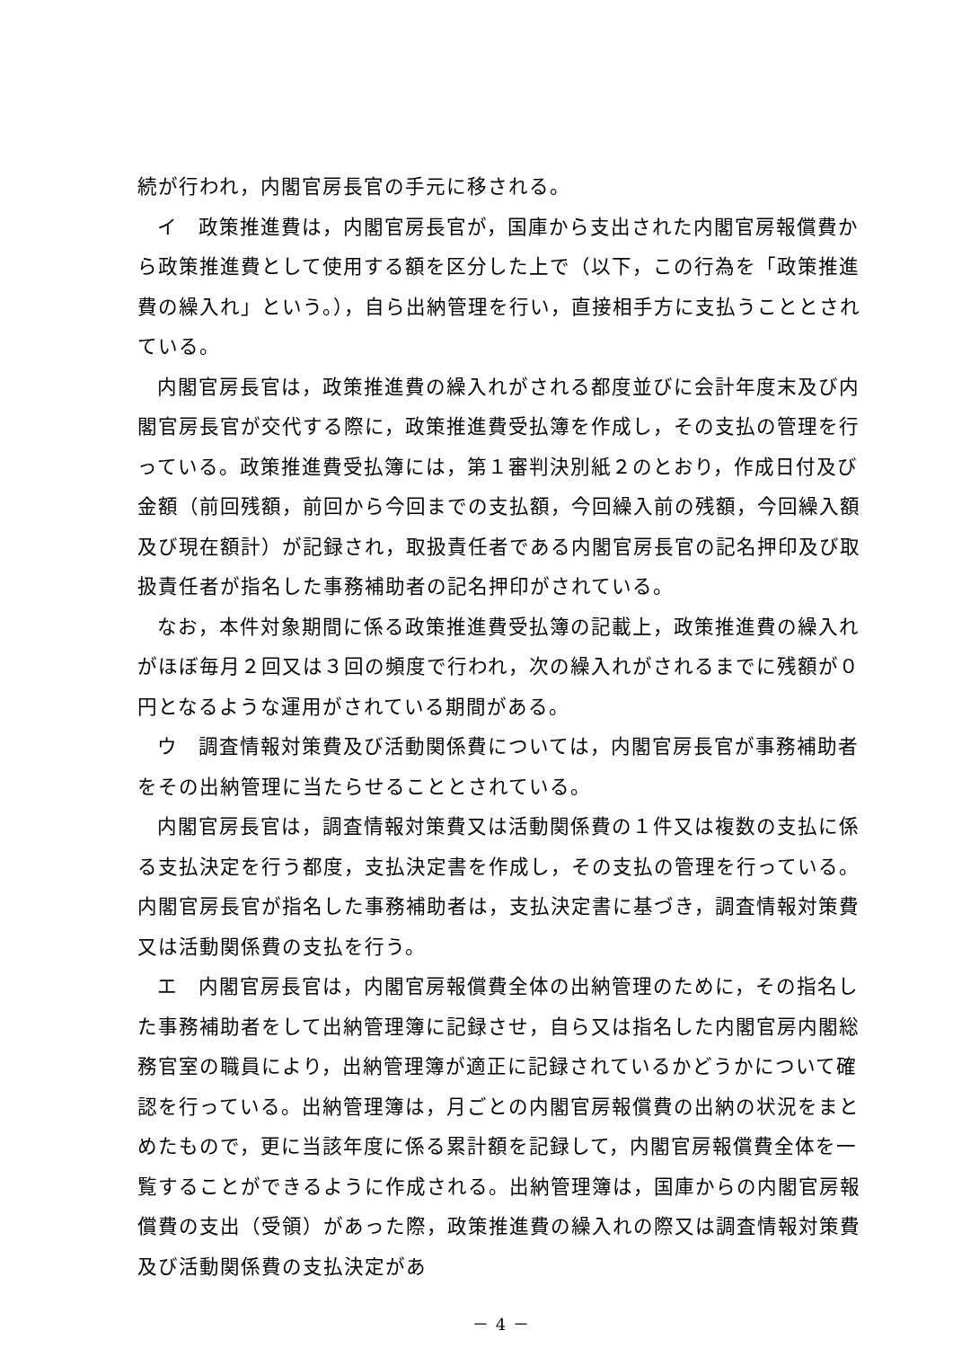続が行われ，内閣官房長官の手元に移される。
イ　政策推進費は，内閣官房長官が，国庫から支出された内閣官房報償費から政策推進費として使用する額を区分した上で（以下，この行為を「政策推進費の繰入れ」という。），自ら出納管理を行い，直接相手方に支払うこととされている。
内閣官房長官は，政策推進費の繰入れがされる都度並びに会計年度末及び内閣官房長官が交代する際に，政策推進費受払簿を作成し，その支払の管理を行っている。政策推進費受払簿には，第１審判決別紙２のとおり，作成日付及び金額（前回残額，前回から今回までの支払額，今回繰入前の残額，今回繰入額及び現在額計）が記録され，取扱責任者である内閣官房長官の記名押印及び取扱責任者が指名した事務補助者の記名押印がされている。
なお，本件対象期間に係る政策推進費受払簿の記載上，政策推進費の繰入れがほぼ毎月２回又は３回の頻度で行われ，次の繰入れがされるまでに残額が０円となるような運用がされている期間がある。
ウ　調査情報対策費及び活動関係費については，内閣官房長官が事務補助者をその出納管理に当たらせることとされている。
内閣官房長官は，調査情報対策費又は活動関係費の１件又は複数の支払に係る支払決定を行う都度，支払決定書を作成し，その支払の管理を行っている。内閣官房長官が指名した事務補助者は，支払決定書に基づき，調査情報対策費又は活動関係費の支払を行う。
エ　内閣官房長官は，内閣官房報償費全体の出納管理のために，その指名した事務補助者をして出納管理簿に記録させ，自ら又は指名した内閣官房内閣総務官室の職員により，出納管理簿が適正に記録されているかどうかについて確認を行っている。出納管理簿は，月ごとの内閣官房報償費の出納の状況をまとめたもので，更に当該年度に係る累計額を記録して，内閣官房報償費全体を一覧することができるように作成される。出納管理簿は，国庫からの内閣官房報償費の支出（受領）があった際，政策推進費の繰入れの際又は調査情報対策費及び活動関係費の支払決定があ
－ 4 －